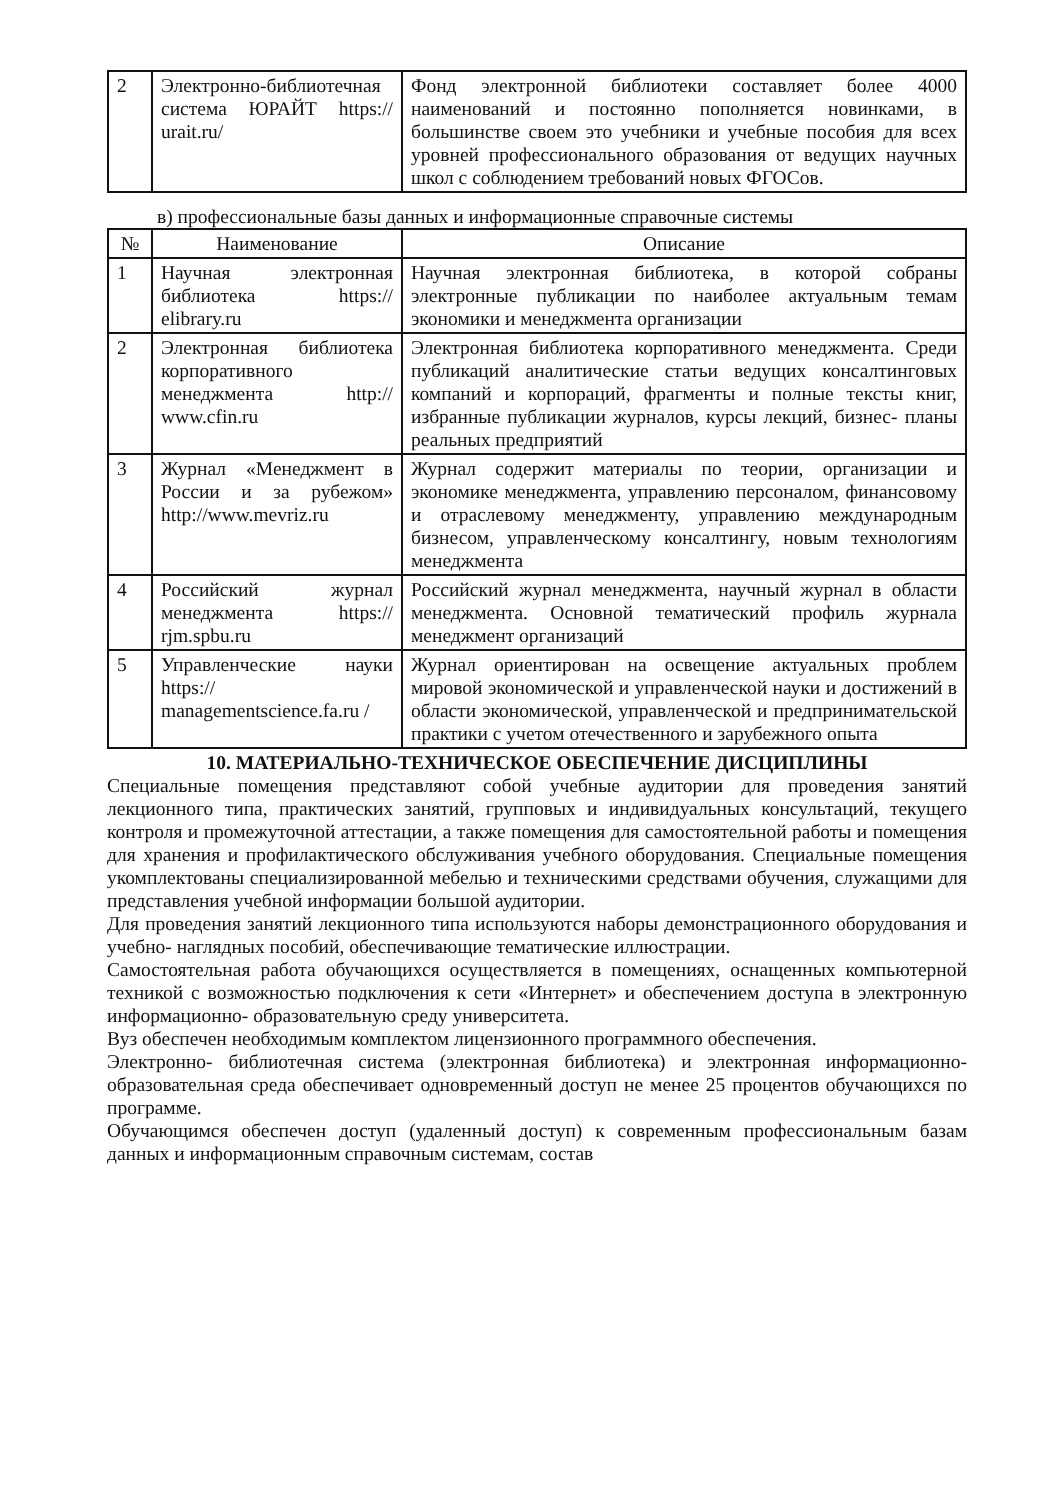| 2 | Электронно-библиотечная система ЮРАЙТ https:// urait.ru/ | Фонд электронной библиотеки составляет более 4000 наименований и постоянно пополняется новинками, в большинстве своем это учебники и учебные пособия для всех уровней профессионального образования от ведущих научных школ с соблюдением требований новых ФГОСов. |
в) профессиональные базы данных и информационные справочные системы
| № | Наименование | Описание |
| --- | --- | --- |
| 1 | Научная электронная библиотека https:// elibrary.ru | Научная электронная библиотека, в которой собраны электронные публикации по наиболее актуальным темам экономики и менеджмента организации |
| 2 | Электронная библиотека корпоративного менеджмента http:// www.cfin.ru | Электронная библиотека корпоративного менеджмента. Среди публикаций аналитические статьи ведущих консалтинговых компаний и корпораций, фрагменты и полные тексты книг, избранные публикации журналов, курсы лекций, бизнес- планы реальных предприятий |
| 3 | Журнал «Менеджмент в России и за рубежом» http://www.mevriz.ru | Журнал содержит материалы по теории, организации и экономике менеджмента, управлению персоналом, финансовому и отраслевому менеджменту, управлению международным бизнесом, управленческому консалтингу, новым технологиям менеджмента |
| 4 | Российский журнал менеджмента https:// rjm.spbu.ru | Российский журнал менеджмента, научный журнал в области менеджмента. Основной тематический профиль журнала менеджмент организаций |
| 5 | Управленческие науки https:// managementscience.fa.ru / | Журнал ориентирован на освещение актуальных проблем мировой экономической и управленческой науки и достижений в области экономической, управленческой и предпринимательской практики с учетом отечественного и зарубежного опыта |
10. МАТЕРИАЛЬНО-ТЕХНИЧЕСКОЕ ОБЕСПЕЧЕНИЕ ДИСЦИПЛИНЫ
Специальные помещения представляют собой учебные аудитории для проведения занятий лекционного типа, практических занятий, групповых и индивидуальных консультаций, текущего контроля и промежуточной аттестации, а также помещения для самостоятельной работы и помещения для хранения и профилактического обслуживания учебного оборудования. Специальные помещения укомплектованы специализированной мебелью и техническими средствами обучения, служащими для представления учебной информации большой аудитории.
Для проведения занятий лекционного типа используются наборы демонстрационного оборудования и учебно- наглядных пособий, обеспечивающие тематические иллюстрации.
Самостоятельная работа обучающихся осуществляется в помещениях, оснащенных компьютерной техникой с возможностью подключения к сети «Интернет» и обеспечением доступа в электронную информационно- образовательную среду университета.
Вуз обеспечен необходимым комплектом лицензионного программного обеспечения.
Электронно- библиотечная система (электронная библиотека) и электронная информационно-образовательная среда обеспечивает одновременный доступ не менее 25 процентов обучающихся по программе.
Обучающимся обеспечен доступ (удаленный доступ) к современным профессиональным базам данных и информационным справочным системам, состав